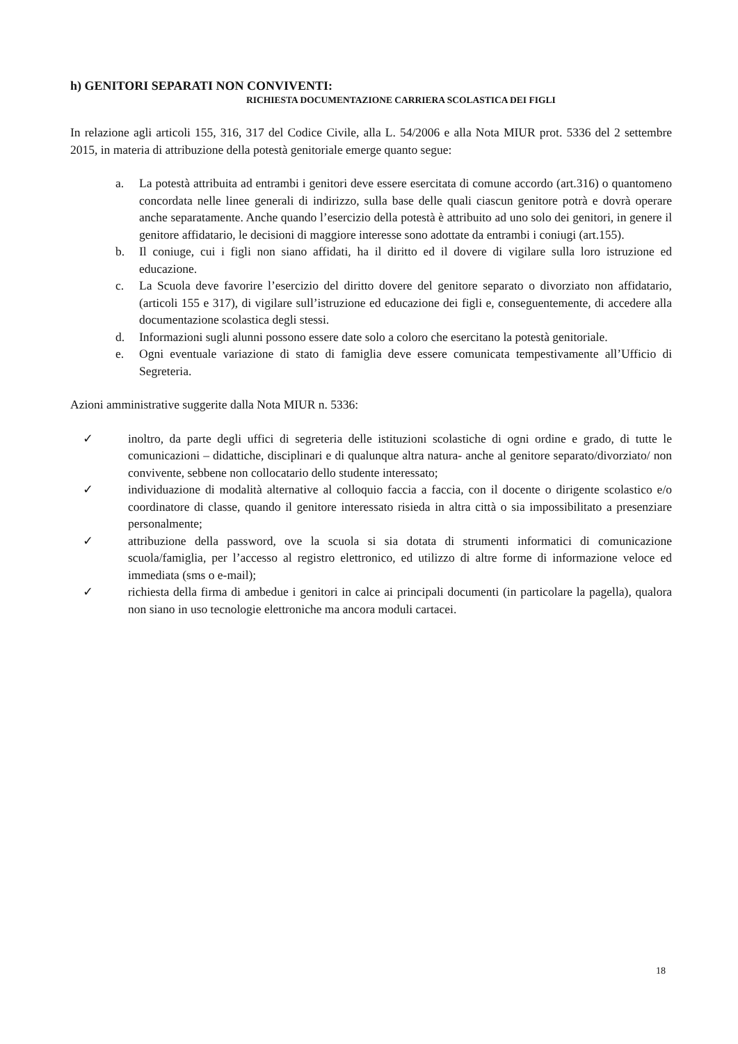h) GENITORI SEPARATI NON CONVIVENTI:
RICHIESTA DOCUMENTAZIONE CARRIERA SCOLASTICA DEI FIGLI
In relazione agli articoli 155, 316, 317 del Codice Civile, alla L. 54/2006 e alla Nota MIUR prot. 5336 del 2 settembre 2015, in materia di attribuzione della potestà genitoriale emerge quanto segue:
a. La potestà attribuita ad entrambi i genitori deve essere esercitata di comune accordo (art.316) o quantomeno concordata nelle linee generali di indirizzo, sulla base delle quali ciascun genitore potrà e dovrà operare anche separatamente. Anche quando l’esercizio della potestà è attribuito ad uno solo dei genitori, in genere il genitore affidatario, le decisioni di maggiore interesse sono adottate da entrambi i coniugi (art.155).
b. Il coniuge, cui i figli non siano affidati, ha il diritto ed il dovere di vigilare sulla loro istruzione ed educazione.
c. La Scuola deve favorire l’esercizio del diritto dovere del genitore separato o divorziato non affidatario, (articoli 155 e 317), di vigilare sull’istruzione ed educazione dei figli e, conseguentemente, di accedere alla documentazione scolastica degli stessi.
d. Informazioni sugli alunni possono essere date solo a coloro che esercitano la potestà genitoriale.
e. Ogni eventuale variazione di stato di famiglia deve essere comunicata tempestivamente all’Ufficio di Segreteria.
Azioni amministrative suggerite dalla Nota MIUR n. 5336:
✓ inoltro, da parte degli uffici di segreteria delle istituzioni scolastiche di ogni ordine e grado, di tutte le comunicazioni – didattiche, disciplinari e di qualunque altra natura- anche al genitore separato/divorziato/ non convivente, sebbene non collocatario dello studente interessato;
✓ individuazione di modalità alternative al colloquio faccia a faccia, con il docente o dirigente scolastico e/o coordinatore di classe, quando il genitore interessato risieda in altra città o sia impossibilitato a presenziare personalmente;
✓ attribuzione della password, ove la scuola si sia dotata di strumenti informatici di comunicazione scuola/famiglia, per l’accesso al registro elettronico, ed utilizzo di altre forme di informazione veloce ed immediata (sms o e-mail);
✓ richiesta della firma di ambedue i genitori in calce ai principali documenti (in particolare la pagella), qualora non siano in uso tecnologie elettroniche ma ancora moduli cartacei.
18